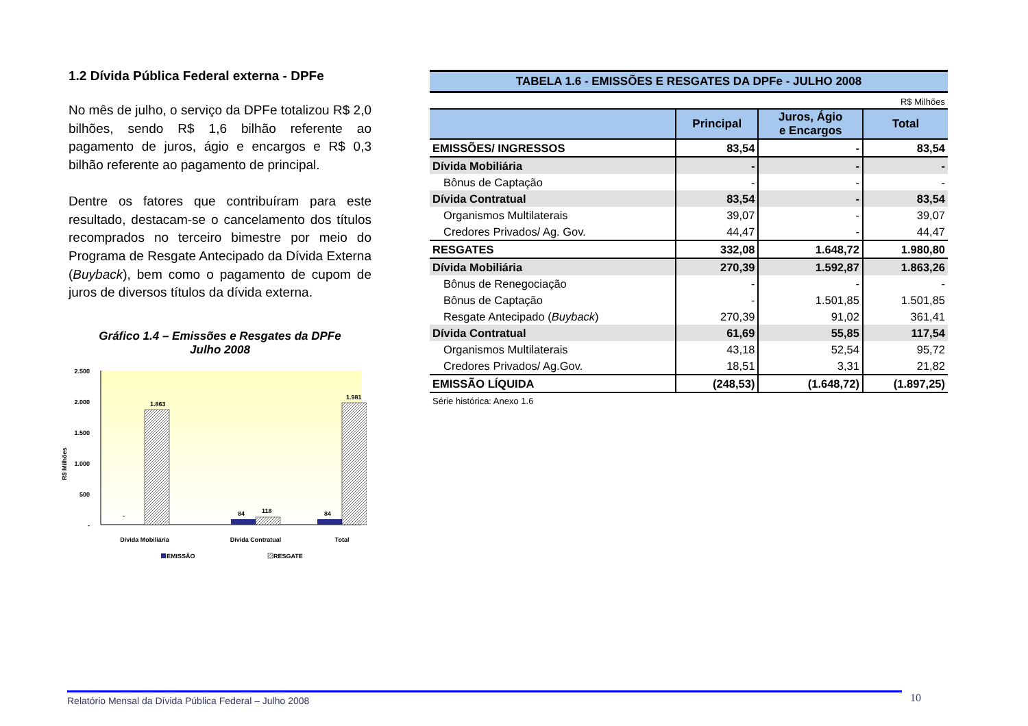1.2 Dívida Pública Federal externa - DPFe
No mês de julho, o serviço da DPFe totalizou R$ 2,0 bilhões, sendo R$ 1,6 bilhão referente ao pagamento de juros, ágio e encargos e R$ 0,3 bilhão referente ao pagamento de principal.
Dentre os fatores que contribuíram para este resultado, destacam-se o cancelamento dos títulos recomprados no terceiro bimestre por meio do Programa de Resgate Antecipado da Dívida Externa (Buyback), bem como o pagamento de cupom de juros de diversos títulos da dívida externa.
Gráfico 1.4 – Emissões e Resgates da DPFe
Julho 2008
2.500
2.000
1.500
1.000
500
-
R$ Milhões
-
1.863
84
118
84
1.981
Dívida Mobiliária
Dívida Contratual
Total
EMISSÃO
RESGATE
TABELA 1.6 - EMISSÕES E RESGATES DA DPFe - JULHO 2008
R$ Milhões
| | Principal | Juros, Ágio e Encargos | Total |
| --- | --- | --- | --- |
| EMISSÕES/ INGRESSOS | 83,54 | - | 83,54 |
| Dívida Mobiliária | - | - | - |
| Bônus de Captação | - | - | - |
| Dívida Contratual | 83,54 | - | 83,54 |
| Organismos Multilaterais | 39,07 | - | 39,07 |
| Credores Privados/ Ag. Gov. | 44,47 | - | 44,47 |
| RESGATES | 332,08 | 1.648,72 | 1.980,80 |
| Dívida Mobiliária | 270,39 | 1.592,87 | 1.863,26 |
| Bônus de Renegociação | - | - | - |
| Bônus de Captação | - | 1.501,85 | 1.501,85 |
| Resgate Antecipado ( Buyback ) | 270,39 | 91,02 | 361,41 |
| Dívida Contratual | 61,69 | 55,85 | 117,54 |
| Organismos Multilaterais | 43,18 | 52,54 | 95,72 |
| Credores Privados/ Ag.Gov. | 18,51 | 3,31 | 21,82 |
| EMISSÃO LÍQUIDA | (248,53) | (1.648,72) | (1.897,25) |
Série histórica: Anexo 1.6
Relatório Mensal da Dívida Pública Federal – Julho 2008 10